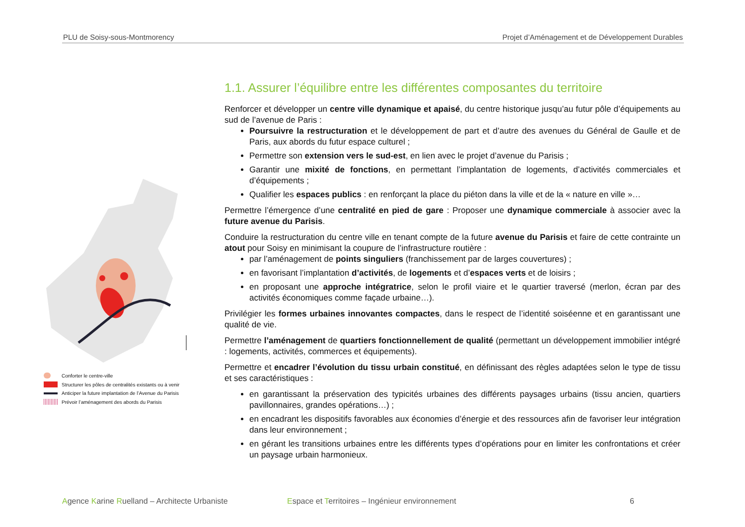PLU de Soisy-sous-Montmorency Projet d’Aménagement et de Développement Durables
Conforter le centre-ville
Structurer les pôles de centralités existants ou à venir
Anticiper la future implantation de l’Avenue du Parisis
Prévoir l’aménagement des abords du Parisis
1.1. Assurer l’équilibre entre les différentes composantes du territoire
Renforcer et développer un centre ville dynamique et apaisé, du centre historique jusqu’au futur pôle d’équipements au sud de l’avenue de Paris :
Poursuivre la restructuration et le développement de part et d’autre des avenues du Général de Gaulle et de Paris, aux abords du futur espace culturel ;
Permettre son extension vers le sud-est, en lien avec le projet d’avenue du Parisis ;
Garantir une mixité de fonctions, en permettant l’implantation de logements, d’activités commerciales et d’équipements ;
Qualifier les espaces publics : en renforçant la place du piéton dans la ville et de la « nature en ville »…
Permettre l’émergence d’une centralité en pied de gare : Proposer une dynamique commerciale à associer avec la future avenue du Parisis.
Conduire la restructuration du centre ville en tenant compte de la future avenue du Parisis et faire de cette contrainte un atout pour Soisy en minimisant la coupure de l’infrastructure routière :
par l’aménagement de points singuliers (franchissement par de larges couvertures) ;
en favorisant l’implantation d’activités, de logements et d’espaces verts et de loisirs ;
en proposant une approche intégratrice, selon le profil viaire et le quartier traversé (merlon, écran par des activités économiques comme façade urbaine…).
Privilégier les formes urbaines innovantes compactes, dans le respect de l’identité soiséenne et en garantissant une qualité de vie.
Permettre l’aménagement de quartiers fonctionnellement de qualité (permettant un développement immobilier intégré : logements, activités, commerces et équipements).
Permettre et encadrer l’évolution du tissu urbain constitué, en définissant des règles adaptées selon le type de tissu et ses caractéristiques :
en garantissant la préservation des typicités urbaines des différents paysages urbains (tissu ancien, quartiers pavillonnaires, grandes opérations…) ;
en encadrant les dispositifs favorables aux économies d’énergie et des ressources afin de favoriser leur intégration dans leur environnement ;
en gérant les transitions urbaines entre les différents types d’opérations pour en limiter les confrontations et créer un paysage urbain harmonieux.
Agence Karine Ruelland – Architecte Urbaniste Espace et Territoires – Ingénieur environnement 6